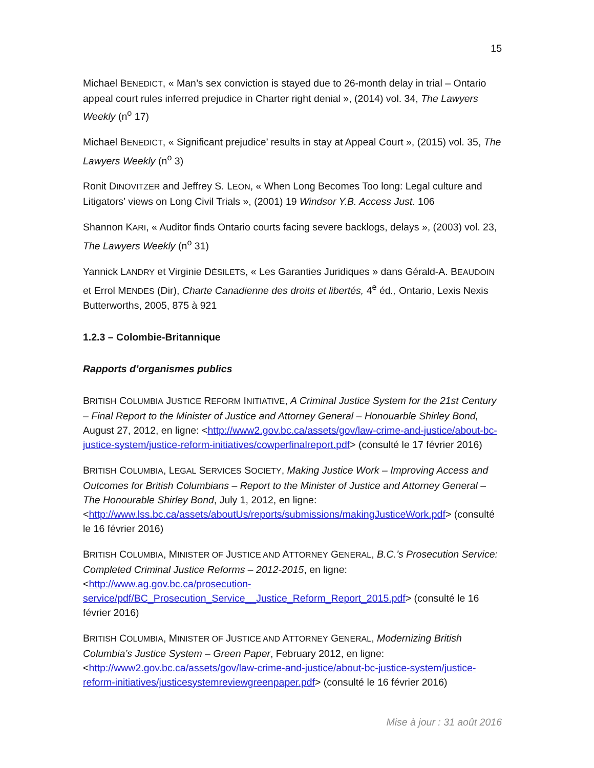15
Michael BENEDICT, « Man’s sex conviction is stayed due to 26-month delay in trial – Ontario appeal court rules inferred prejudice in Charter right denial », (2014) vol. 34, The Lawyers Weekly (n<sup>o</sup> 17)
Michael BENEDICT, « Significant prejudice’ results in stay at Appeal Court », (2015) vol. 35, The Lawyers Weekly (n<sup>o</sup> 3)
Ronit DINOVITZER and Jeffrey S. LEON, « When Long Becomes Too long: Legal culture and Litigators’ views on Long Civil Trials », (2001) 19 Windsor Y.B. Access Just. 106
Shannon KARI, « Auditor finds Ontario courts facing severe backlogs, delays », (2003) vol. 23, The Lawyers Weekly (n<sup>o</sup> 31)
Yannick LANDRY et Virginie DÉSILETS, « Les Garanties Juridiques » dans Gérald-A. BEAUDOIN et Errol MENDES (Dir), Charte Canadienne des droits et libertés, 4<sup>e</sup> éd., Ontario, Lexis Nexis Butterworths, 2005, 875 à 921
1.2.3 – Colombie-Britannique
Rapports d’organismes publics
BRITISH COLUMBIA JUSTICE REFORM INITIATIVE, A Criminal Justice System for the 21st Century – Final Report to the Minister of Justice and Attorney General – Honouarble Shirley Bond, August 27, 2012, en ligne: <http://www2.gov.bc.ca/assets/gov/law-crime-and-justice/about-bc-justice-system/justice-reform-initiatives/cowperfinalreport.pdf> (consulté le 17 février 2016)
BRITISH COLUMBIA, LEGAL SERVICES SOCIETY, Making Justice Work – Improving Access and Outcomes for British Columbians – Report to the Minister of Justice and Attorney General – The Honourable Shirley Bond, July 1, 2012, en ligne: <http://www.lss.bc.ca/assets/aboutUs/reports/submissions/makingJusticeWork.pdf> (consulté le 16 février 2016)
BRITISH COLUMBIA, MINISTER OF JUSTICE AND ATTORNEY GENERAL, B.C.’s Prosecution Service: Completed Criminal Justice Reforms – 2012-2015, en ligne: <http://www.ag.gov.bc.ca/prosecution-service/pdf/BC_Prosecution_Service__Justice_Reform_Report_2015.pdf> (consulté le 16 février 2016)
BRITISH COLUMBIA, MINISTER OF JUSTICE AND ATTORNEY GENERAL, Modernizing British Columbia’s Justice System – Green Paper, February 2012, en ligne: <http://www2.gov.bc.ca/assets/gov/law-crime-and-justice/about-bc-justice-system/justice-reform-initiatives/justicesystemreviewgreenpaper.pdf> (consulté le 16 février 2016)
Mise à jour : 31 août 2016